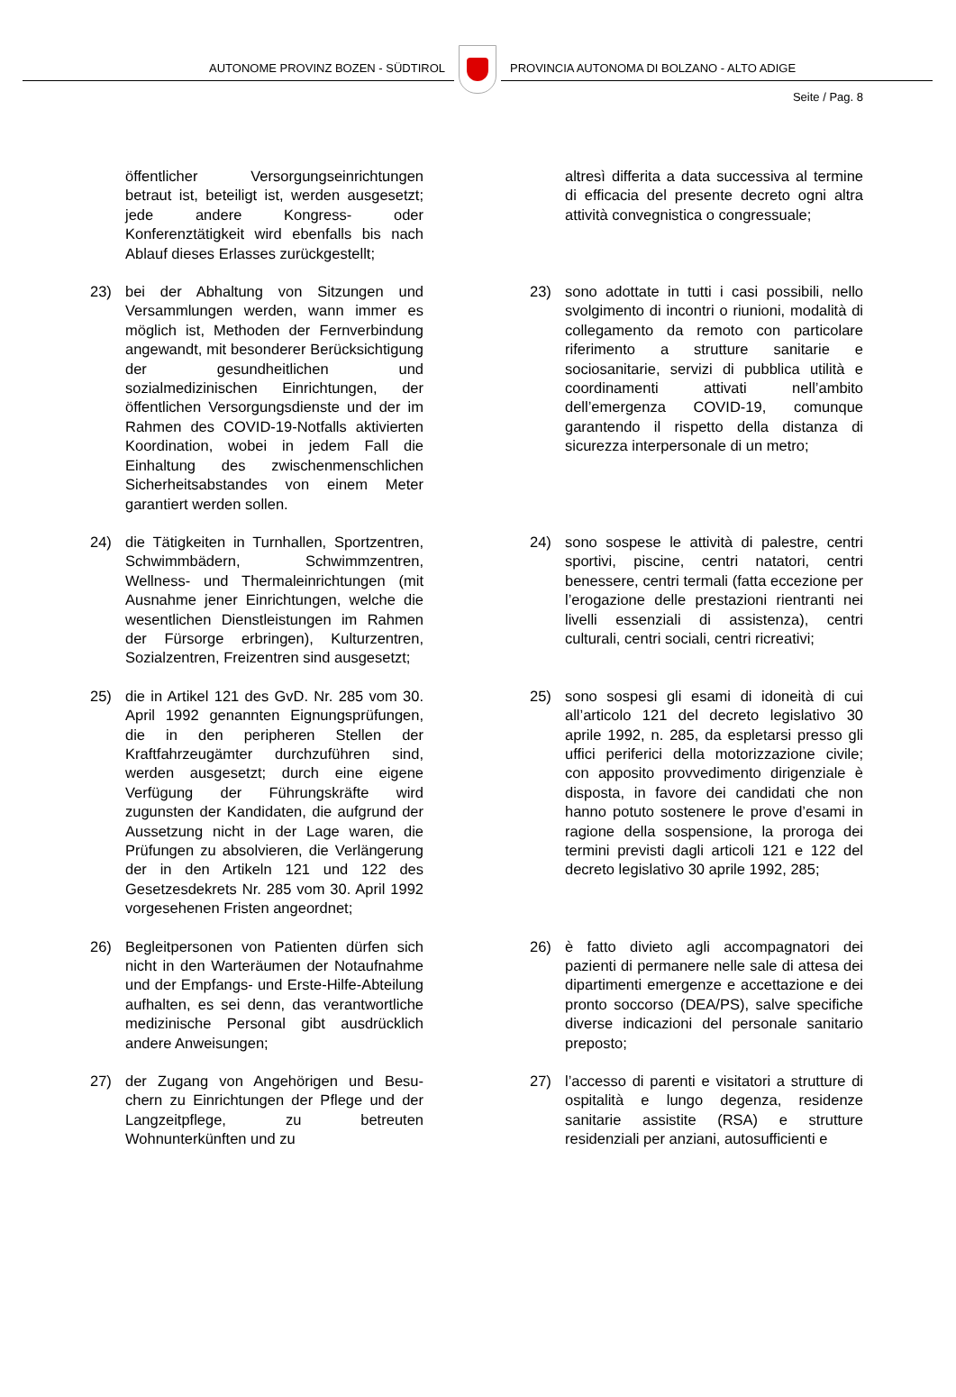AUTONOME PROVINZ BOZEN - SÜDTIROL
PROVINCIA AUTONOMA DI BOLZANO - ALTO ADIGE
Seite / Pag. 8
öffentlicher Versorgungseinrichtungen betraut ist, beteiligt ist, werden ausgesetzt; jede andere Kongress- oder Konferenztätigkeit wird ebenfalls bis nach Ablauf dieses Erlasses zurückgestellt;
altresì differita a data successiva al termine di efficacia del presente decreto ogni altra attività convegnistica o congressuale;
23) bei der Abhaltung von Sitzungen und Versammlungen werden, wann immer es möglich ist, Methoden der Fernverbindung angewandt, mit besonderer Berücksichtigung der gesundheitlichen und sozialmedizinischen Einrichtungen, der öffentlichen Versorgungsdienste und der im Rahmen des COVID-19-Notfalls aktivierten Koordination, wobei in jedem Fall die Einhaltung des zwischenmenschlichen Sicherheitsabstandes von einem Meter garantiert werden sollen.
23) sono adottate in tutti i casi possibili, nello svolgimento di incontri o riunioni, modalità di collegamento da remoto con particolare riferimento a strutture sanitarie e sociosanitarie, servizi di pubblica utilità e coordinamenti attivati nell’ambito dell’emergenza COVID-19, comunque garantendo il rispetto della distanza di sicurezza interpersonale di un metro;
24) die Tätigkeiten in Turnhallen, Sportzentren, Schwimmbädern, Schwimmzentren, Wellness- und Thermaleinrichtungen (mit Ausnahme jener Einrichtungen, welche die wesentlichen Dienstleistungen im Rahmen der Fürsorge erbringen), Kulturzentren, Sozialzentren, Freizentren sind ausgesetzt;
24) sono sospese le attività di palestre, centri sportivi, piscine, centri natatori, centri benessere, centri termali (fatta eccezione per l’erogazione delle prestazioni rientranti nei livelli essenziali di assistenza), centri culturali, centri sociali, centri ricreativi;
25) die in Artikel 121 des GvD. Nr. 285 vom 30. April 1992 genannten Eignungsprüfungen, die in den peripheren Stellen der Kraftfahrzeugämter durchzuführen sind, werden ausgesetzt; durch eine eigene Verfügung der Führungskräfte wird zugunsten der Kandidaten, die aufgrund der Aussetzung nicht in der Lage waren, die Prüfungen zu absolvieren, die Verlängerung der in den Artikeln 121 und 122 des Gesetzesdekrets Nr. 285 vom 30. April 1992 vorgesehenen Fristen angeordnet;
25) sono sospesi gli esami di idoneità di cui all’articolo 121 del decreto legislativo 30 aprile 1992, n. 285, da espletarsi presso gli uffici periferici della motorizzazione civile; con apposito provvedimento dirigenziale è disposta, in favore dei candidati che non hanno potuto sostenere le prove d’esami in ragione della sospensione, la proroga dei termini previsti dagli articoli 121 e 122 del decreto legislativo 30 aprile 1992, 285;
26) Begleitpersonen von Patienten dürfen sich nicht in den Warteräumen der Notaufnahme und der Empfangs- und Erste-Hilfe-Abteilung aufhalten, es sei denn, das verantwortliche medizinische Personal gibt ausdrücklich andere Anweisungen;
26) è fatto divieto agli accompagnatori dei pazienti di permanere nelle sale di attesa dei dipartimenti emergenze e accettazione e dei pronto soccorso (DEA/PS), salve specifiche diverse indicazioni del personale sanitario preposto;
27) der Zugang von Angehörigen und Besu-chern zu Einrichtungen der Pflege und der Langzeitpflege, zu betreuten Wohnunterkünften und zu
27) l’accesso di parenti e visitatori a strutture di ospitalità e lungo degenza, residenze sanitarie assistite (RSA) e strutture residenziali per anziani, autosufficienti e